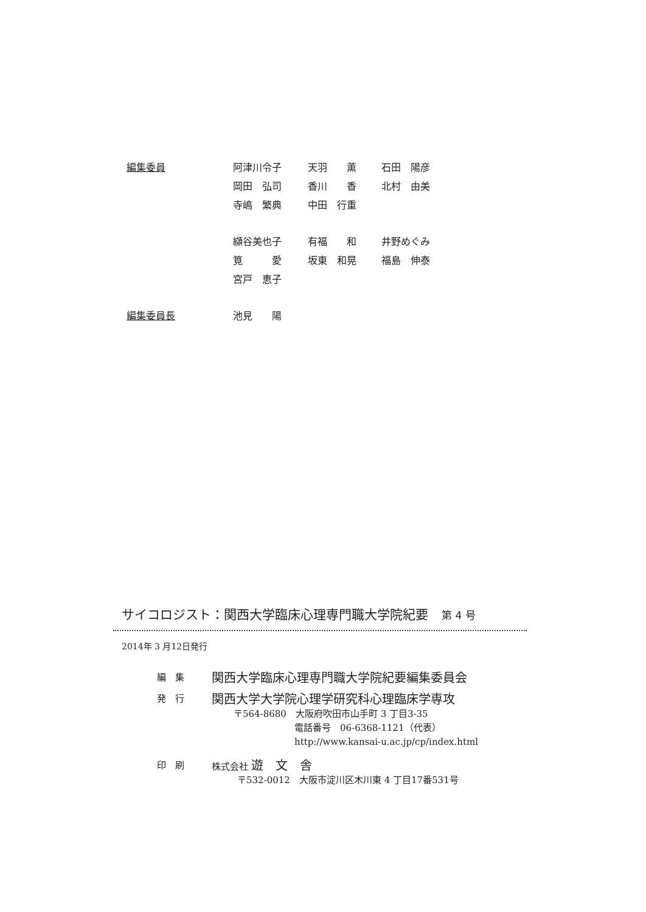| 編集委員 | 阿津川令子 | 天羽 薫 | 石田 陽彦 |
| | 岡田 弘司 | 香川 香 | 北村 由美 |
| | 寺嶋 繁典 | 中田 行重 | |
| | 纐谷美也子 | 有福 和 | 井野めぐみ |
| | 筧 愛 | 坂東 和晃 | 福島 伸泰 |
| | 宮戸 恵子 | | |
| 編集委員長 | 池見 陽 | | |
サイコロジスト：関西大学臨床心理専門職大学院紀要 第 4 号
2014年 3 月12日発行
| 編 集 | 関西大学臨床心理専門職大学院紀要編集委員会 |
| 発 行 | 関西大学大学院心理学研究科心理臨床学専攻 〒564-8680 大阪府吹田市山手町 3 丁目3-35 電話番号 06-6368-1121（代表） http://www.kansai-u.ac.jp/cp/index.html |
| 印 刷 | 株式会社 遊 文 舎 〒532-0012 大阪市淀川区木川東 4 丁目17番531号 |